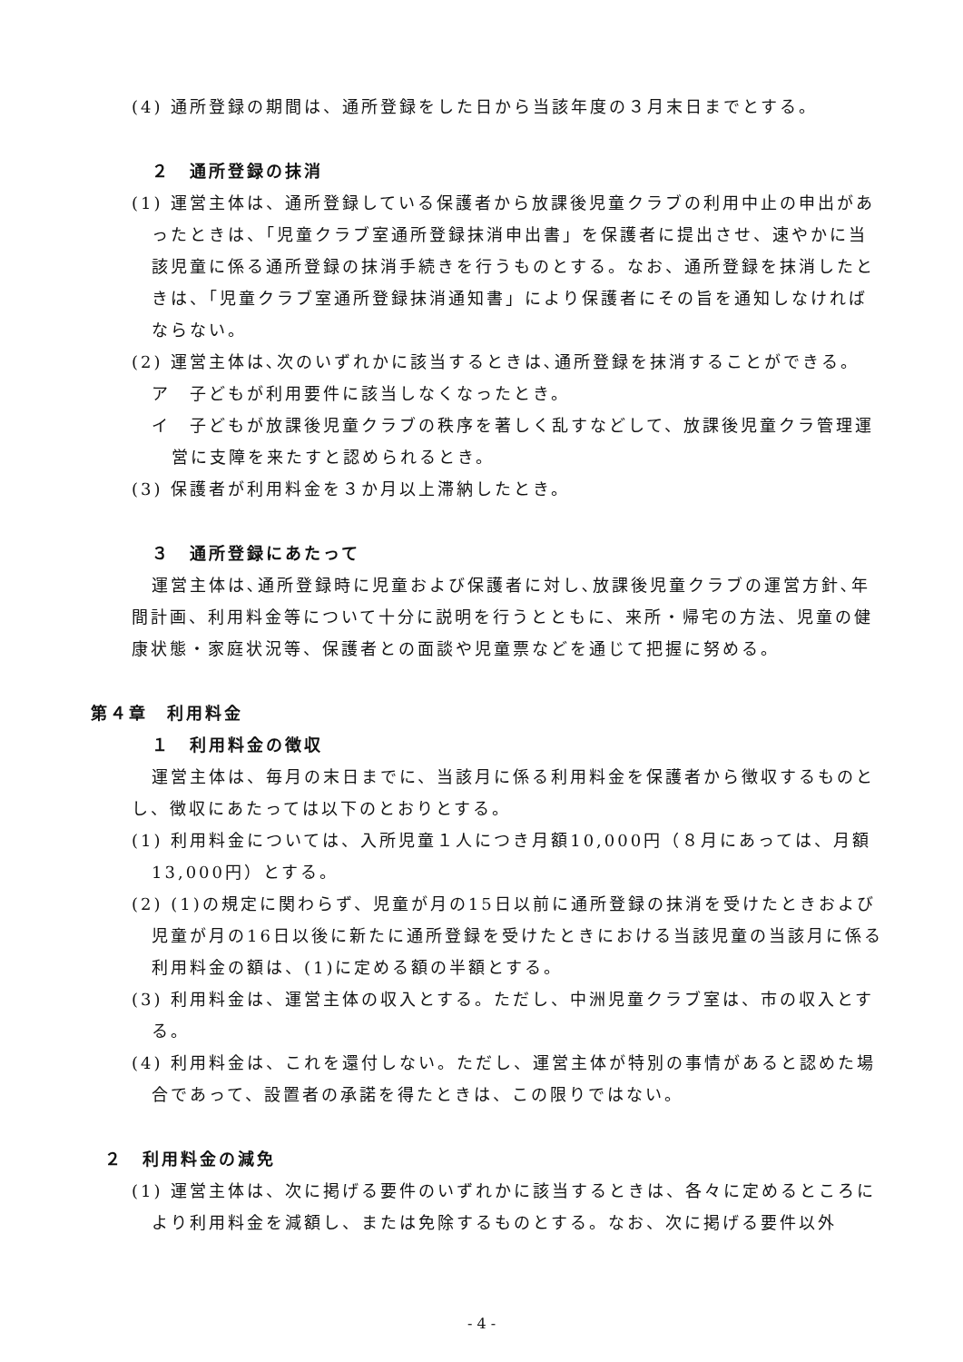(4) 通所登録の期間は、通所登録をした日から当該年度の３月末日までとする。
２　通所登録の抹消
(1) 運営主体は、通所登録している保護者から放課後児童クラブの利用中止の申出があったときは、「児童クラブ室通所登録抹消申出書」を保護者に提出させ、速やかに当該児童に係る通所登録の抹消手続きを行うものとする。なお、通所登録を抹消したときは、「児童クラブ室通所登録抹消通知書」により保護者にその旨を通知しなければならない。
(2) 運営主体は､次のいずれかに該当するときは､通所登録を抹消することができる。
ア　子どもが利用要件に該当しなくなったとき。
イ　子どもが放課後児童クラブの秩序を著しく乱すなどして、放課後児童クラ管理運営に支障を来たすと認められるとき。
(3) 保護者が利用料金を３か月以上滞納したとき。
３　通所登録にあたって
運営主体は､通所登録時に児童および保護者に対し､放課後児童クラブの運営方針､年間計画、利用料金等について十分に説明を行うとともに、来所・帰宅の方法、児童の健康状態・家庭状況等、保護者との面談や児童票などを通じて把握に努める。
第４章　利用料金
１　利用料金の徴収
運営主体は、毎月の末日までに、当該月に係る利用料金を保護者から徴収するものとし、徴収にあたっては以下のとおりとする。
(1) 利用料金については、入所児童１人につき月額10,000円（８月にあっては、月額13,000円）とする。
(2) (1)の規定に関わらず、児童が月の15日以前に通所登録の抹消を受けたときおよび児童が月の16日以後に新たに通所登録を受けたときにおける当該児童の当該月に係る利用料金の額は、(1)に定める額の半額とする。
(3) 利用料金は、運営主体の収入とする。ただし、中洲児童クラブ室は、市の収入とする。
(4) 利用料金は、これを還付しない。ただし、運営主体が特別の事情があると認めた場合であって、設置者の承諾を得たときは、この限りではない。
２　利用料金の減免
(1) 運営主体は、次に掲げる要件のいずれかに該当するときは、各々に定めるところにより利用料金を減額し、または免除するものとする。なお、次に掲げる要件以外
- 4 -